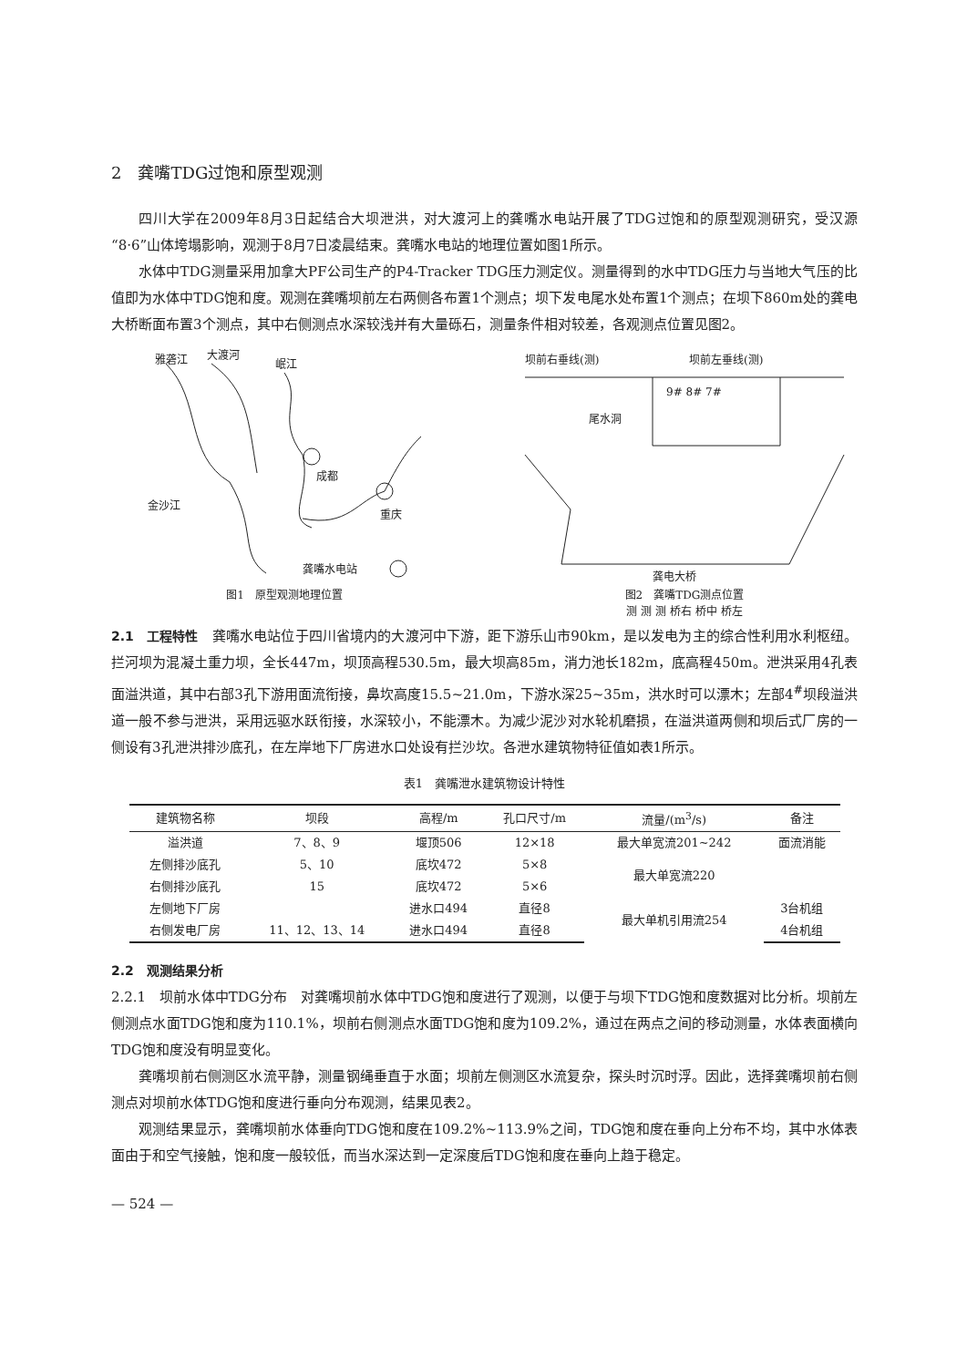2　龚嘴TDG过饱和原型观测
四川大学在2009年8月3日起结合大坝泄洪，对大渡河上的龚嘴水电站开展了TDG过饱和的原型观测研究，受汉源“8·6”山体垮塌影响，观测于8月7日凌晨结束。龚嘴水电站的地理位置如图1所示。
水体中TDG测量采用加拿大PF公司生产的P4-Tracker TDG压力测定仪。测量得到的水中TDG压力与当地大气压的比值即为水体中TDG饱和度。观测在龚嘴坝前左右两侧各布置1个测点；坝下发电尾水处布置1个测点；在坝下860m处的龚电大桥断面布置3个测点，其中右侧测点水深较浅并有大量砾石，测量条件相对较差，各观测点位置见图2。
雅砻江
大渡河
岷江
成都
重庆
金沙江
龚嘴水电站
图1　原型观测地理位置
坝前右垂线(测)
坝前左垂线(测)
9# 8# 7#
尾水洞
龚电大桥
图2　龚嘴TDG测点位置
测 测 测 桥右 桥中 桥左
2.1　工程特性　龚嘴水电站位于四川省境内的大渡河中下游，距下游乐山市90km，是以发电为主的综合性利用水利枢纽。拦河坝为混凝土重力坝，全长447m，坝顶高程530.5m，最大坝高85m，消力池长182m，底高程450m。泄洪采用4孔表面溢洪道，其中右部3孔下游用面流衔接，鼻坎高度15.5~21.0m，下游水深25~35m，洪水时可以漂木；左部4<sup>#</sup>坝段溢洪道一般不参与泄洪，采用远驱水跃衔接，水深较小，不能漂木。为减少泥沙对水轮机磨损，在溢洪道两侧和坝后式厂房的一侧设有3孔泄洪排沙底孔，在左岸地下厂房进水口处设有拦沙坎。各泄水建筑物特征值如表1所示。
表1　龚嘴泄水建筑物设计特性
| 建筑物名称 | 坝段 | 高程/m | 孔口尺寸/m | 流量/(m<sup>3</sup>/s) | 备注 |
| --- | --- | --- | --- | --- | --- |
| 溢洪道 | 7、8、9 | 堰顶506 | 12×18 | 最大单宽流201~242 | 面流消能 |
| 左侧排沙底孔 | 5、10 | 底坎472 | 5×8 | 最大单宽流220 | |
| 右侧排沙底孔 | 15 | 底坎472 | 5×6 | | |
| 左侧地下厂房 | | 进水口494 | 直径8 | 最大单机引用流254 | 3台机组 |
| 右侧发电厂房 | 11、12、13、14 | 进水口494 | 直径8 | | 4台机组 |
2.2　观测结果分析
2.2.1　坝前水体中TDG分布　对龚嘴坝前水体中TDG饱和度进行了观测，以便于与坝下TDG饱和度数据对比分析。坝前左侧测点水面TDG饱和度为110.1%，坝前右侧测点水面TDG饱和度为109.2%，通过在两点之间的移动测量，水体表面横向TDG饱和度没有明显变化。
龚嘴坝前右侧测区水流平静，测量钢绳垂直于水面；坝前左侧测区水流复杂，探头时沉时浮。因此，选择龚嘴坝前右侧测点对坝前水体TDG饱和度进行垂向分布观测，结果见表2。
观测结果显示，龚嘴坝前水体垂向TDG饱和度在109.2%~113.9%之间，TDG饱和度在垂向上分布不均，其中水体表面由于和空气接触，饱和度一般较低，而当水深达到一定深度后TDG饱和度在垂向上趋于稳定。
— 524 —